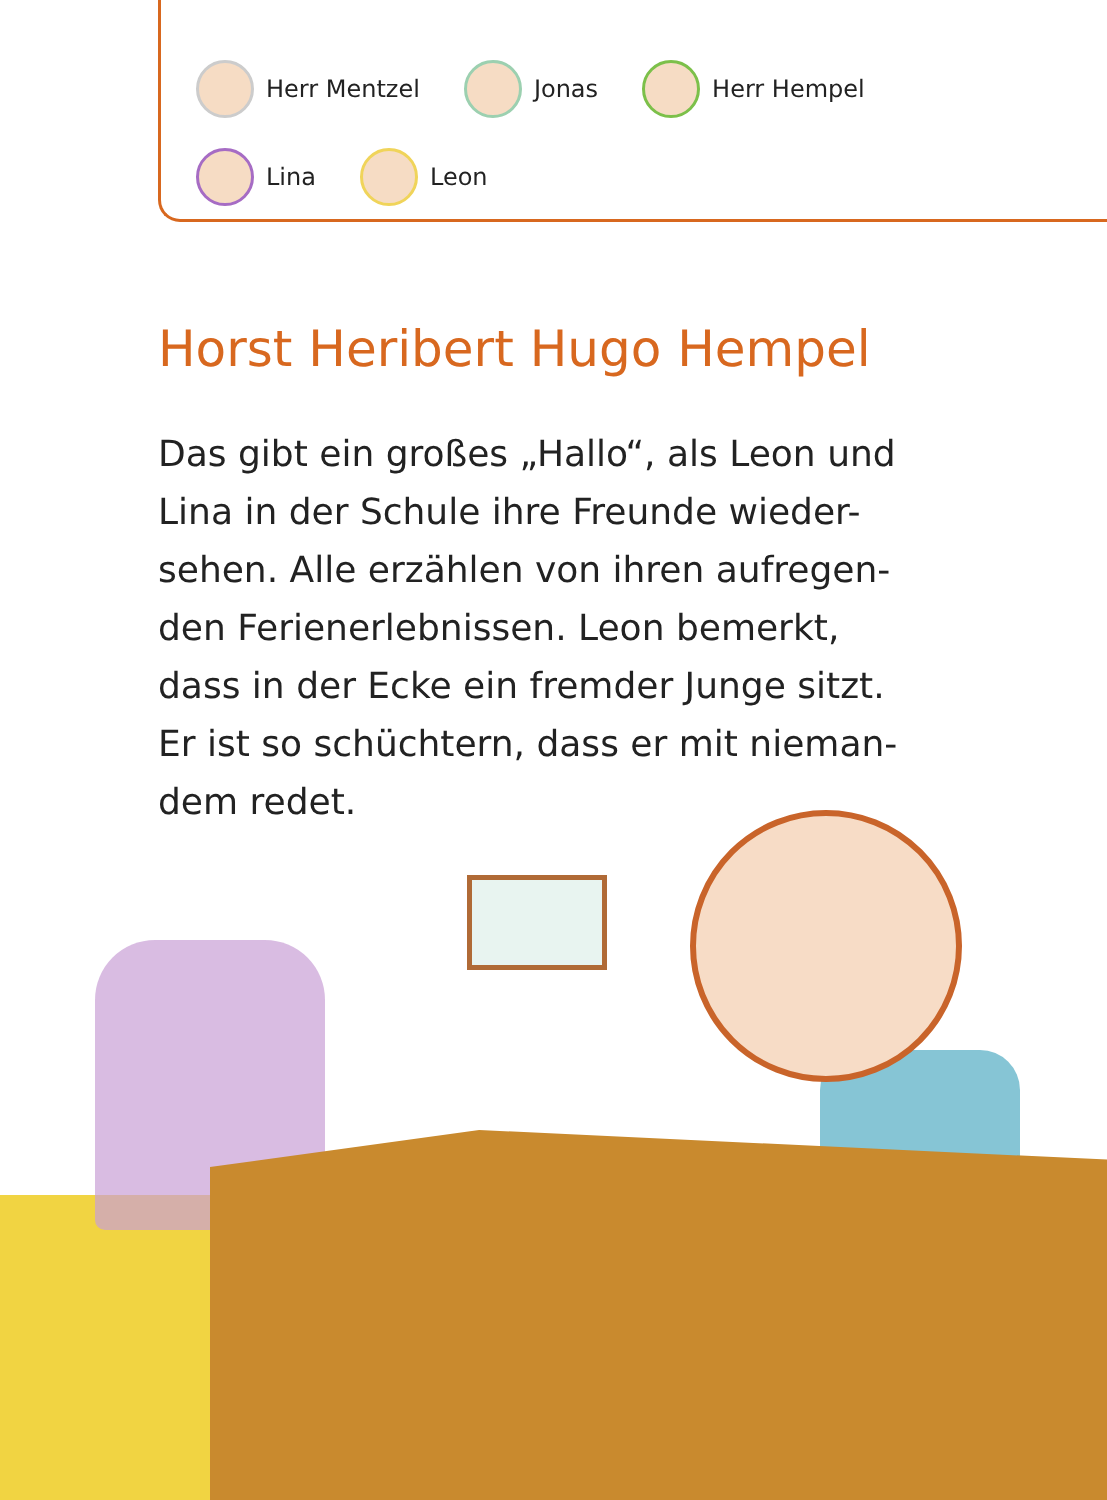Herr Mentzel Jonas Herr Hempel
Lina Leon
Horst Heribert Hugo Hempel
Das gibt ein großes „Hallo“, als Leon und Lina in der Schule ihre Freunde wieder-sehen. Alle erzählen von ihren aufregen-den Ferienerlebnissen. Leon bemerkt, dass in der Ecke ein fremder Junge sitzt. Er ist so schüchtern, dass er mit nieman-dem redet.